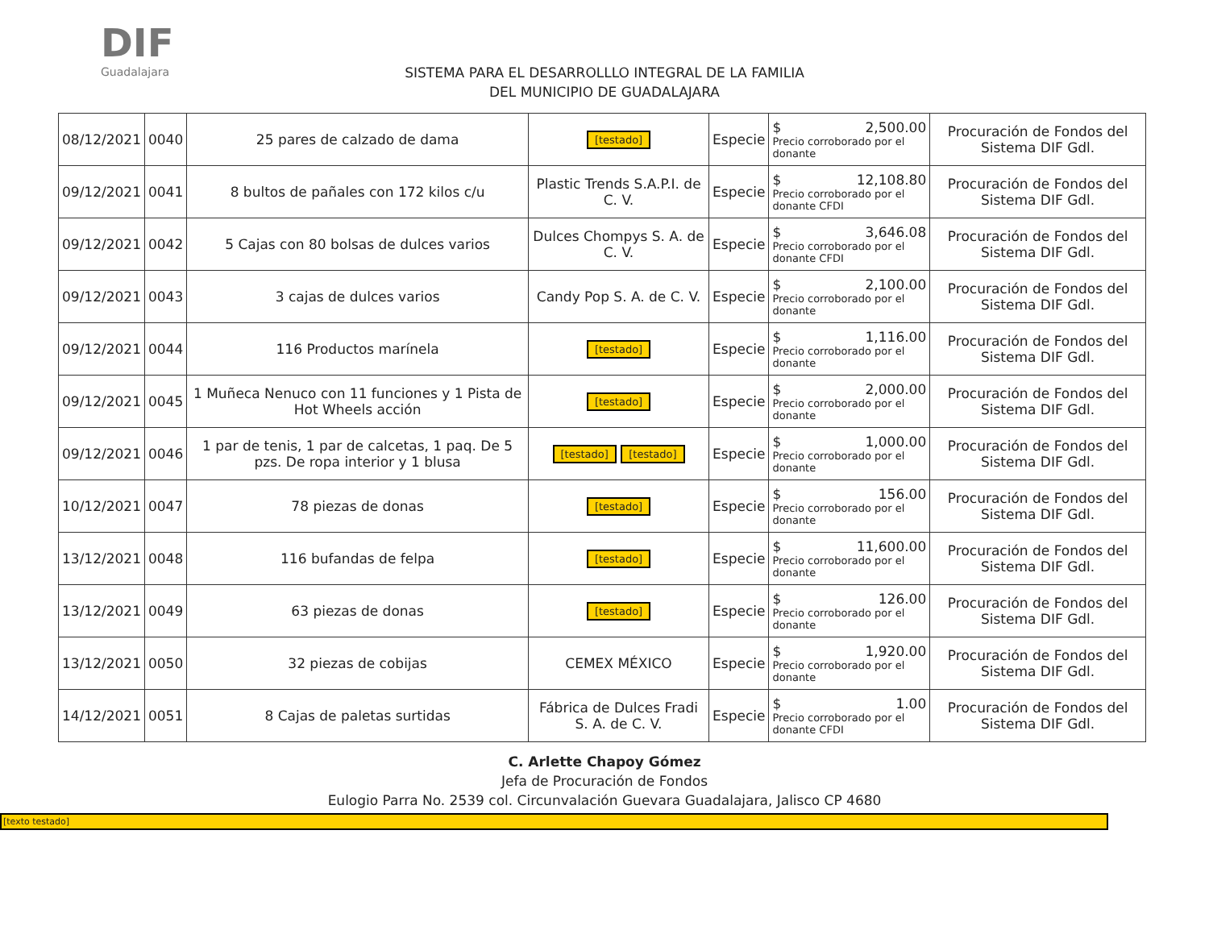DIF
Guadalajara
SISTEMA PARA EL DESARROLLLO INTEGRAL DE LA FAMILIA
DEL MUNICIPIO DE GUADALAJARA
| 08/12/2021 | 0040 | 25 pares de calzado de dama | [testado] | Especie | $ 2,500.00 Precio corroborado por el donante | Procuración de Fondos del Sistema DIF Gdl. |
| 09/12/2021 | 0041 | 8 bultos de pañales con 172 kilos c/u | Plastic Trends S.A.P.I. de C. V. | Especie | $ 12,108.80 Precio corroborado por el donante CFDI | Procuración de Fondos del Sistema DIF Gdl. |
| 09/12/2021 | 0042 | 5 Cajas con 80 bolsas de dulces varios | Dulces Chompys S. A. de C. V. | Especie | $ 3,646.08 Precio corroborado por el donante CFDI | Procuración de Fondos del Sistema DIF Gdl. |
| 09/12/2021 | 0043 | 3 cajas de dulces varios | Candy Pop S. A. de C. V. | Especie | $ 2,100.00 Precio corroborado por el donante | Procuración de Fondos del Sistema DIF Gdl. |
| 09/12/2021 | 0044 | 116 Productos marínela | [testado] | Especie | $ 1,116.00 Precio corroborado por el donante | Procuración de Fondos del Sistema DIF Gdl. |
| 09/12/2021 | 0045 | 1 Muñeca Nenuco con 11 funciones y 1 Pista de Hot Wheels acción | [testado] | Especie | $ 2,000.00 Precio corroborado por el donante | Procuración de Fondos del Sistema DIF Gdl. |
| 09/12/2021 | 0046 | 1 par de tenis, 1 par de calcetas, 1 paq. De 5 pzs. De ropa interior y 1 blusa | [testado] [testado] | Especie | $ 1,000.00 Precio corroborado por el donante | Procuración de Fondos del Sistema DIF Gdl. |
| 10/12/2021 | 0047 | 78 piezas de donas | [testado] | Especie | $ 156.00 Precio corroborado por el donante | Procuración de Fondos del Sistema DIF Gdl. |
| 13/12/2021 | 0048 | 116 bufandas de felpa | [testado] | Especie | $ 11,600.00 Precio corroborado por el donante | Procuración de Fondos del Sistema DIF Gdl. |
| 13/12/2021 | 0049 | 63 piezas de donas | [testado] | Especie | $ 126.00 Precio corroborado por el donante | Procuración de Fondos del Sistema DIF Gdl. |
| 13/12/2021 | 0050 | 32 piezas de cobijas | CEMEX MÉXICO | Especie | $ 1,920.00 Precio corroborado por el donante | Procuración de Fondos del Sistema DIF Gdl. |
| 14/12/2021 | 0051 | 8 Cajas de paletas surtidas | Fábrica de Dulces Fradi S. A. de C. V. | Especie | $ 1.00 Precio corroborado por el donante CFDI | Procuración de Fondos del Sistema DIF Gdl. |
C. Arlette Chapoy Gómez
Jefa de Procuración de Fondos
Eulogio Parra No. 2539 col. Circunvalación Guevara Guadalajara, Jalisco CP 4680
[texto testado]